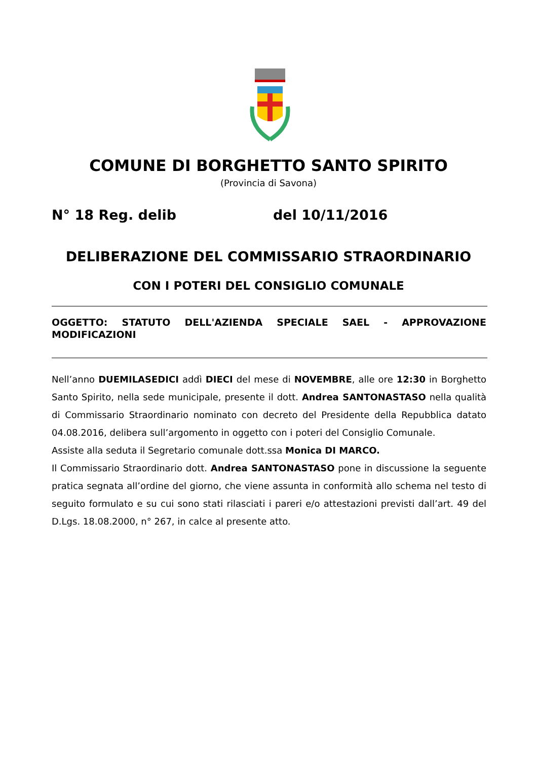COMUNE DI BORGHETTO SANTO SPIRITO
(Provincia di Savona)
N° 18 Reg. delib del 10/11/2016
DELIBERAZIONE DEL COMMISSARIO STRAORDINARIO
CON I POTERI DEL CONSIGLIO COMUNALE
OGGETTO: STATUTO DELL'AZIENDA SPECIALE SAEL - APPROVAZIONE MODIFICAZIONI
Nell’anno DUEMILASEDICI addì DIECI del mese di NOVEMBRE, alle ore 12:30 in Borghetto Santo Spirito, nella sede municipale, presente il dott. Andrea SANTONASTASO nella qualità di Commissario Straordinario nominato con decreto del Presidente della Repubblica datato 04.08.2016, delibera sull’argomento in oggetto con i poteri del Consiglio Comunale.
Assiste alla seduta il Segretario comunale dott.ssa Monica DI MARCO.
Il Commissario Straordinario dott. Andrea SANTONASTASO pone in discussione la seguente pratica segnata all’ordine del giorno, che viene assunta in conformità allo schema nel testo di seguito formulato e su cui sono stati rilasciati i pareri e/o attestazioni previsti dall’art. 49 del D.Lgs. 18.08.2000, n° 267, in calce al presente atto.